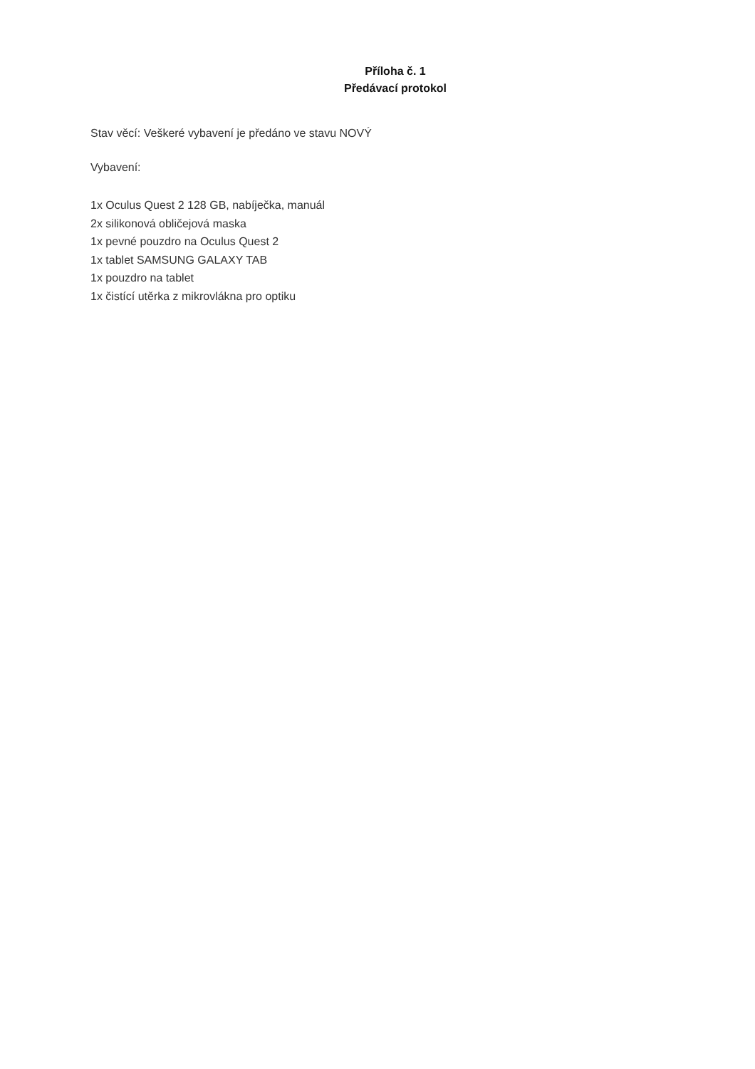Příloha č. 1
Předávací protokol
Stav věcí: Veškeré vybavení je předáno ve stavu NOVÝ
Vybavení:
1x Oculus Quest 2 128 GB, nabíječka, manuál
2x silikonová obličejová maska
1x pevné pouzdro na Oculus Quest 2
1x tablet SAMSUNG GALAXY TAB
1x pouzdro na tablet
1x čistící utěrka z mikrovlákna pro optiku